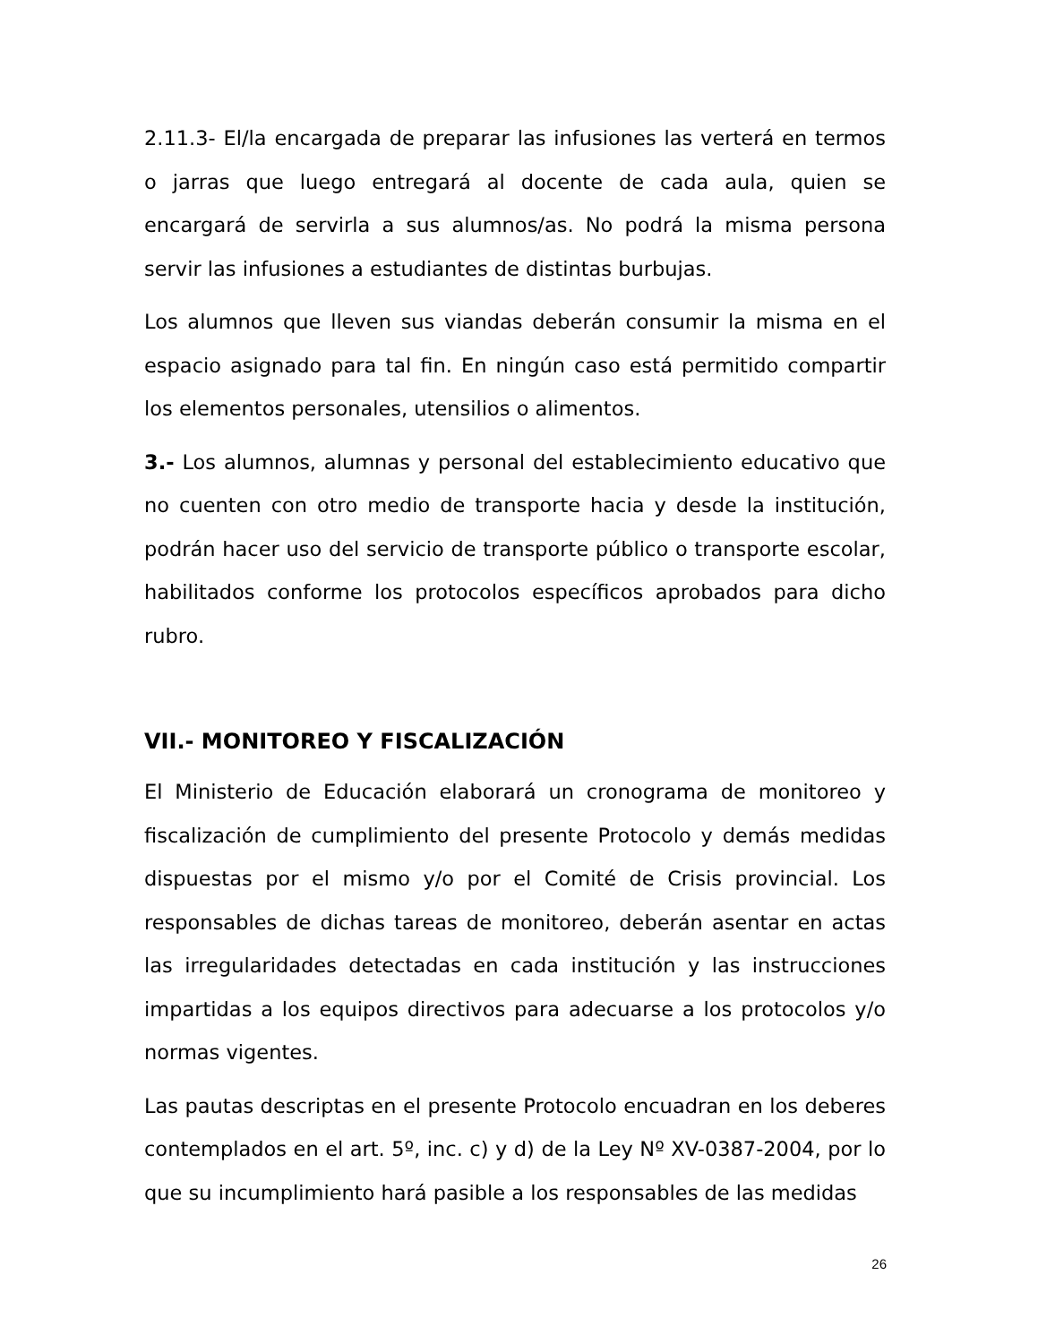2.11.3- El/la encargada de preparar las infusiones las verterá en termos o jarras que luego entregará al docente de cada aula, quien se encargará de servirla a sus alumnos/as. No podrá la misma persona servir las infusiones a estudiantes de distintas burbujas.
Los alumnos que lleven sus viandas deberán consumir la misma en el espacio asignado para tal fin. En ningún caso está permitido compartir los elementos personales, utensilios o alimentos.
3.- Los alumnos, alumnas y personal del establecimiento educativo que no cuenten con otro medio de transporte hacia y desde la institución, podrán hacer uso del servicio de transporte público o transporte escolar, habilitados conforme los protocolos específicos aprobados para dicho rubro.
VII.- MONITOREO Y FISCALIZACIÓN
El Ministerio de Educación elaborará un cronograma de monitoreo y fiscalización de cumplimiento del presente Protocolo y demás medidas dispuestas por el mismo y/o por el Comité de Crisis provincial. Los responsables de dichas tareas de monitoreo, deberán asentar en actas las irregularidades detectadas en cada institución y las instrucciones impartidas a los equipos directivos para adecuarse a los protocolos y/o normas vigentes.
Las pautas descriptas en el presente Protocolo encuadran en los deberes contemplados en el art. 5º, inc. c) y d) de la Ley Nº XV-0387-2004, por lo que su incumplimiento hará pasible a los responsables de las medidas
26